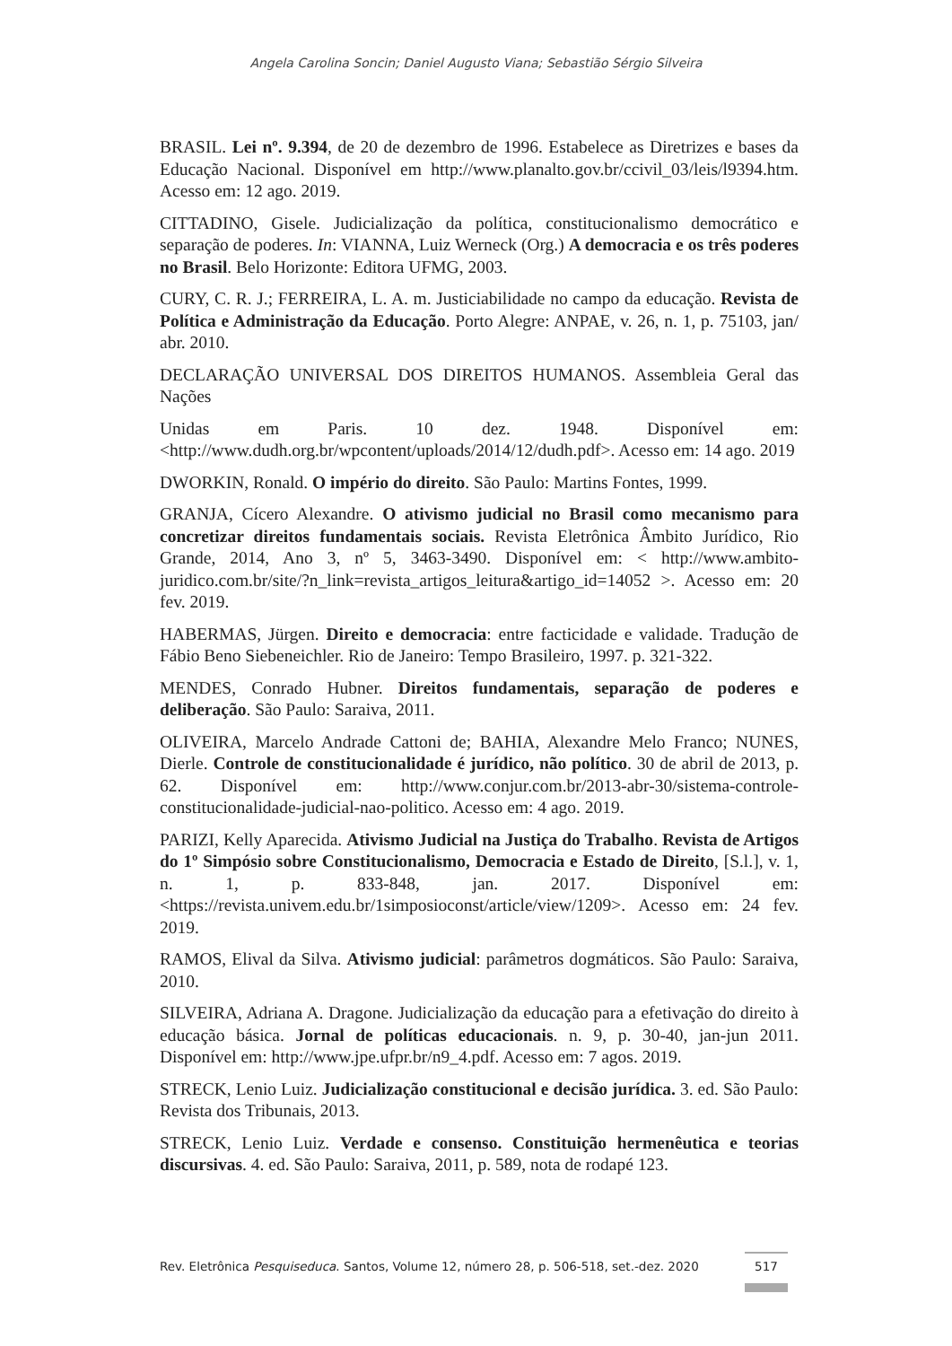Angela Carolina Soncin; Daniel Augusto Viana; Sebastião Sérgio Silveira
BRASIL. Lei nº. 9.394, de 20 de dezembro de 1996. Estabelece as Diretrizes e bases da Educação Nacional. Disponível em http://www.planalto.gov.br/ccivil_03/leis/l9394.htm. Acesso em: 12 ago. 2019.
CITTADINO, Gisele. Judicialização da política, constitucionalismo democrático e separação de poderes. In: VIANNA, Luiz Werneck (Org.) A democracia e os três poderes no Brasil. Belo Horizonte: Editora UFMG, 2003.
CURY, C. R. J.; FERREIRA, L. A. m. Justiciabilidade no campo da educação. Revista de Política e Administração da Educação. Porto Alegre: ANPAE, v. 26, n. 1, p. 75103, jan/ abr. 2010.
DECLARAÇÃO UNIVERSAL DOS DIREITOS HUMANOS. Assembleia Geral das Nações
Unidas em Paris. 10 dez. 1948. Disponível em: <http://www.dudh.org.br/wpcontent/uploads/2014/12/dudh.pdf>. Acesso em: 14 ago. 2019
DWORKIN, Ronald. O império do direito. São Paulo: Martins Fontes, 1999.
GRANJA, Cícero Alexandre. O ativismo judicial no Brasil como mecanismo para concretizar direitos fundamentais sociais. Revista Eletrônica Âmbito Jurídico, Rio Grande, 2014, Ano 3, nº 5, 3463-3490. Disponível em: < http://www.ambito-juridico.com.br/site/?n_link=revista_artigos_leitura&artigo_id=14052 >. Acesso em: 20 fev. 2019.
HABERMAS, Jürgen. Direito e democracia: entre facticidade e validade. Tradução de Fábio Beno Siebeneichler. Rio de Janeiro: Tempo Brasileiro, 1997. p. 321-322.
MENDES, Conrado Hubner. Direitos fundamentais, separação de poderes e deliberação. São Paulo: Saraiva, 2011.
OLIVEIRA, Marcelo Andrade Cattoni de; BAHIA, Alexandre Melo Franco; NUNES, Dierle. Controle de constitucionalidade é jurídico, não político. 30 de abril de 2013, p. 62. Disponível em: http://www.conjur.com.br/2013-abr-30/sistema-controle-constitucionalidade-judicial-nao-politico. Acesso em: 4 ago. 2019.
PARIZI, Kelly Aparecida. Ativismo Judicial na Justiça do Trabalho. Revista de Artigos do 1º Simpósio sobre Constitucionalismo, Democracia e Estado de Direito, [S.l.], v. 1, n. 1, p. 833-848, jan. 2017. Disponível em: <https://revista.univem.edu.br/1simposioconst/article/view/1209>. Acesso em: 24 fev. 2019.
RAMOS, Elival da Silva. Ativismo judicial: parâmetros dogmáticos. São Paulo: Saraiva, 2010.
SILVEIRA, Adriana A. Dragone. Judicialização da educação para a efetivação do direito à educação básica. Jornal de políticas educacionais. n. 9, p. 30-40, jan-jun 2011. Disponível em: http://www.jpe.ufpr.br/n9_4.pdf. Acesso em: 7 agos. 2019.
STRECK, Lenio Luiz. Judicialização constitucional e decisão jurídica. 3. ed. São Paulo: Revista dos Tribunais, 2013.
STRECK, Lenio Luiz. Verdade e consenso. Constituição hermenêutica e teorias discursivas. 4. ed. São Paulo: Saraiva, 2011, p. 589, nota de rodapé 123.
Rev. Eletrônica Pesquiseduca. Santos, Volume 12, número 28, p. 506-518, set.-dez. 2020 517